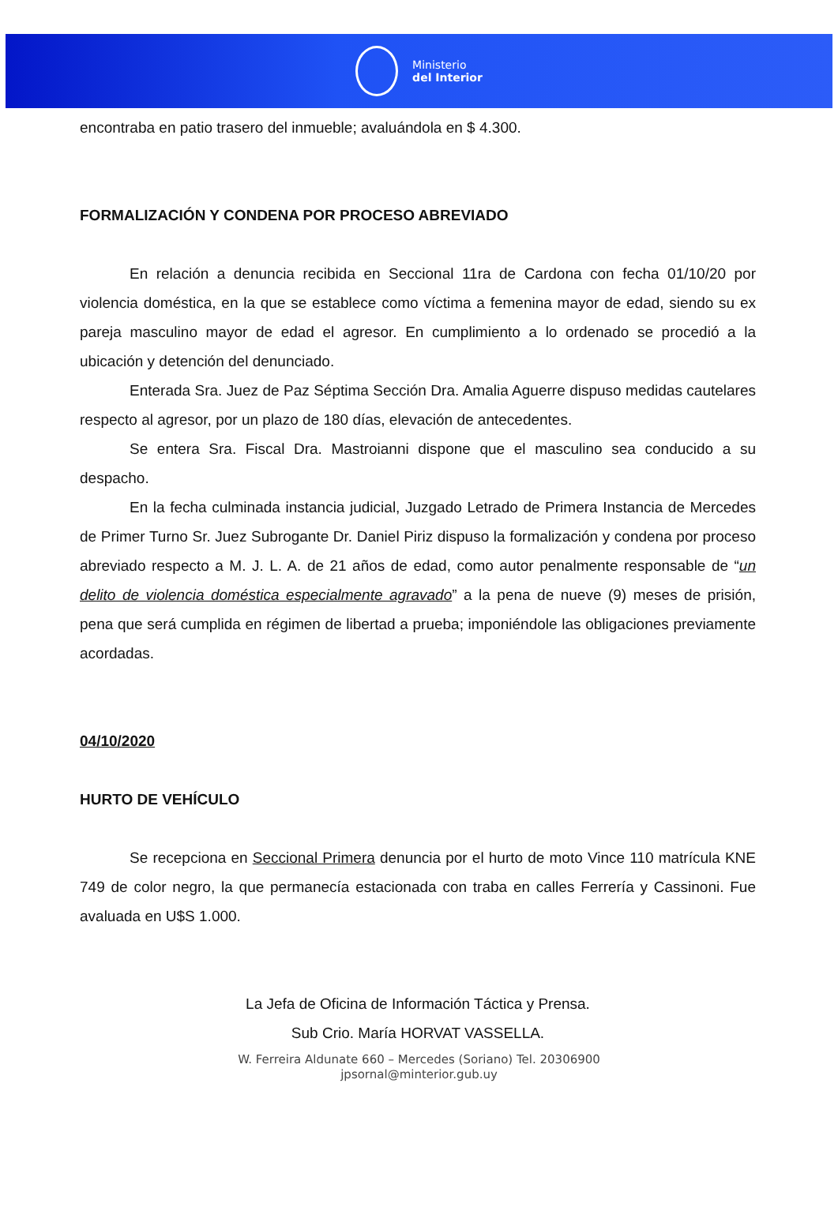Ministerio
del Interior
encontraba en patio trasero del inmueble; avaluándola en $ 4.300.
FORMALIZACIÓN Y CONDENA POR PROCESO ABREVIADO
En relación a denuncia recibida en Seccional 11ra de Cardona con fecha 01/10/20 por violencia doméstica, en la que se establece como víctima a femenina mayor de edad, siendo su ex pareja masculino mayor de edad el agresor. En cumplimiento a lo ordenado se procedió a la ubicación y detención del denunciado.
Enterada Sra. Juez de Paz Séptima Sección Dra. Amalia Aguerre dispuso medidas cautelares respecto al agresor, por un plazo de 180 días, elevación de antecedentes.
Se entera Sra. Fiscal Dra. Mastroianni dispone que el masculino sea conducido a su despacho.
En la fecha culminada instancia judicial, Juzgado Letrado de Primera Instancia de Mercedes de Primer Turno Sr. Juez Subrogante Dr. Daniel Piriz dispuso la formalización y condena por proceso abreviado respecto a M. J. L. A. de 21 años de edad, como autor penalmente responsable de “un delito de violencia doméstica especialmente agravado” a la pena de nueve (9) meses de prisión, pena que será cumplida en régimen de libertad a prueba; imponiéndole las obligaciones previamente acordadas.
04/10/2020
HURTO DE VEHÍCULO
Se recepciona en Seccional Primera denuncia por el hurto de moto Vince 110 matrícula KNE 749 de color negro, la que permanecía estacionada con traba en calles Ferrería y Cassinoni. Fue avaluada en U$S 1.000.
La Jefa de Oficina de Información Táctica y Prensa.
Sub Crio. María HORVAT VASSELLA.
W. Ferreira Aldunate 660 – Mercedes (Soriano) Tel. 20306900
jpsornal@minterior.gub.uy